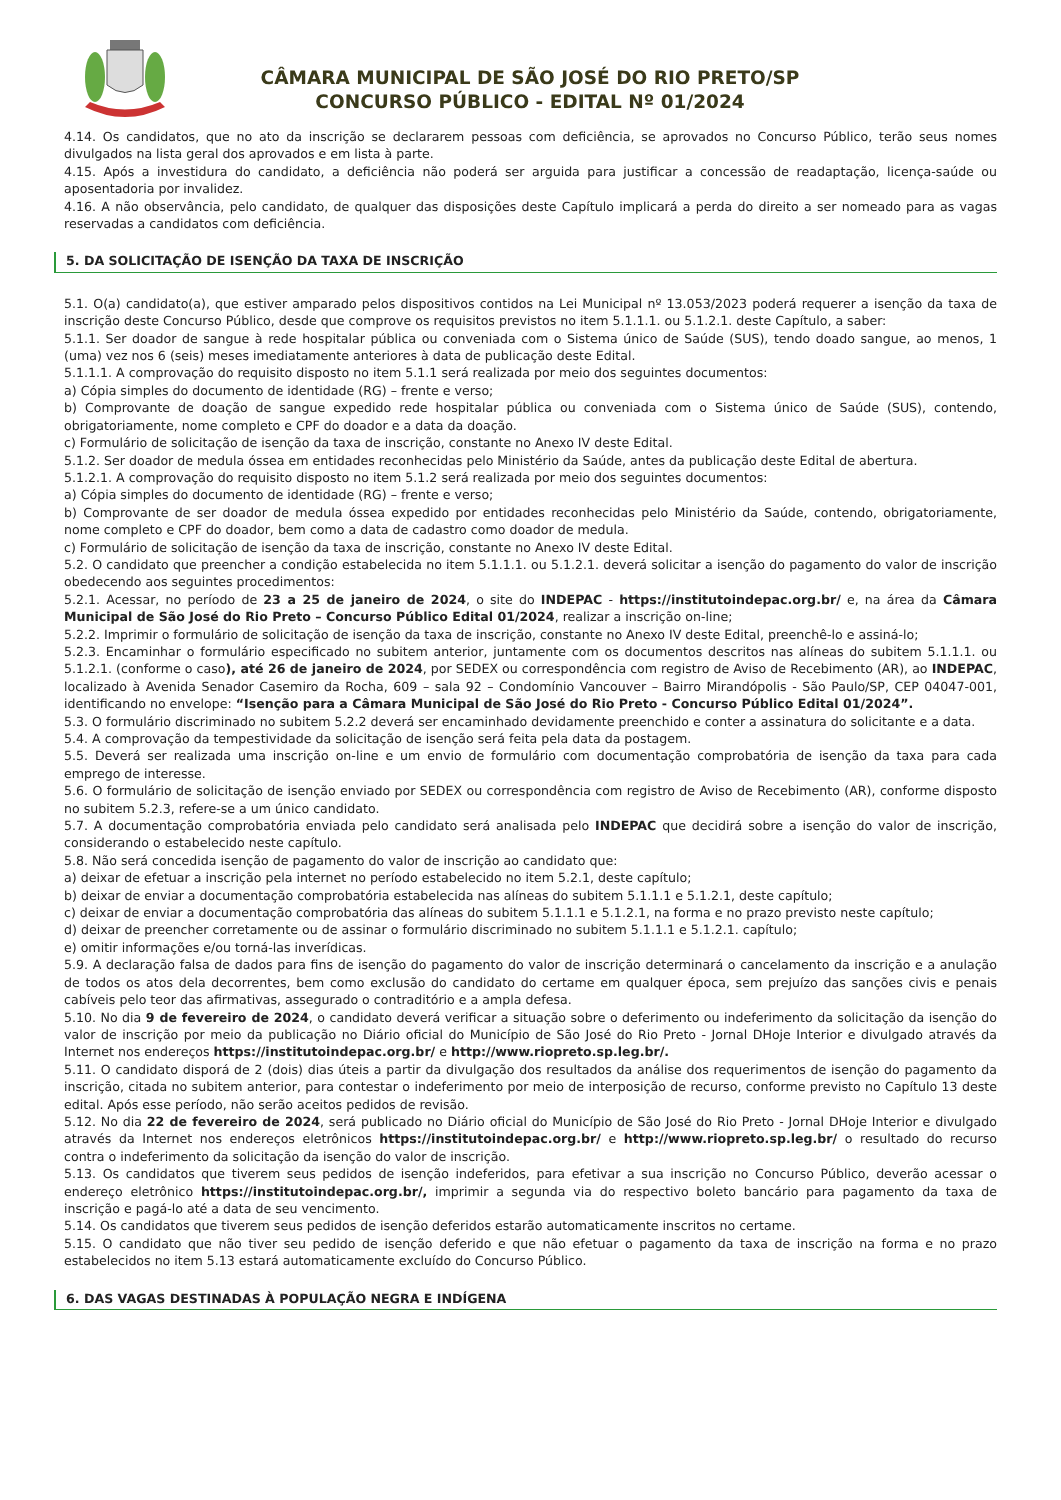CÂMARA MUNICIPAL DE SÃO JOSÉ DO RIO PRETO/SP
CONCURSO PÚBLICO - EDITAL Nº 01/2024
4.14. Os candidatos, que no ato da inscrição se declararem pessoas com deficiência, se aprovados no Concurso Público, terão seus nomes divulgados na lista geral dos aprovados e em lista à parte.
4.15. Após a investidura do candidato, a deficiência não poderá ser arguida para justificar a concessão de readaptação, licença-saúde ou aposentadoria por invalidez.
4.16. A não observância, pelo candidato, de qualquer das disposições deste Capítulo implicará a perda do direito a ser nomeado para as vagas reservadas a candidatos com deficiência.
5. DA SOLICITAÇÃO DE ISENÇÃO DA TAXA DE INSCRIÇÃO
5.1. O(a) candidato(a), que estiver amparado pelos dispositivos contidos na Lei Municipal nº 13.053/2023 poderá requerer a isenção da taxa de inscrição deste Concurso Público, desde que comprove os requisitos previstos no item 5.1.1.1. ou 5.1.2.1. deste Capítulo, a saber:
5.1.1. Ser doador de sangue à rede hospitalar pública ou conveniada com o Sistema único de Saúde (SUS), tendo doado sangue, ao menos, 1 (uma) vez nos 6 (seis) meses imediatamente anteriores à data de publicação deste Edital.
5.1.1.1. A comprovação do requisito disposto no item 5.1.1 será realizada por meio dos seguintes documentos:
a) Cópia simples do documento de identidade (RG) – frente e verso;
b) Comprovante de doação de sangue expedido rede hospitalar pública ou conveniada com o Sistema único de Saúde (SUS), contendo, obrigatoriamente, nome completo e CPF do doador e a data da doação.
c) Formulário de solicitação de isenção da taxa de inscrição, constante no Anexo IV deste Edital.
5.1.2. Ser doador de medula óssea em entidades reconhecidas pelo Ministério da Saúde, antes da publicação deste Edital de abertura.
5.1.2.1. A comprovação do requisito disposto no item 5.1.2 será realizada por meio dos seguintes documentos:
a) Cópia simples do documento de identidade (RG) – frente e verso;
b) Comprovante de ser doador de medula óssea expedido por entidades reconhecidas pelo Ministério da Saúde, contendo, obrigatoriamente, nome completo e CPF do doador, bem como a data de cadastro como doador de medula.
c) Formulário de solicitação de isenção da taxa de inscrição, constante no Anexo IV deste Edital.
5.2. O candidato que preencher a condição estabelecida no item 5.1.1.1. ou 5.1.2.1. deverá solicitar a isenção do pagamento do valor de inscrição obedecendo aos seguintes procedimentos:
5.2.1. Acessar, no período de 23 a 25 de janeiro de 2024, o site do INDEPAC - https://institutoindepac.org.br/ e, na área da Câmara Municipal de São José do Rio Preto – Concurso Público Edital 01/2024, realizar a inscrição on-line;
5.2.2. Imprimir o formulário de solicitação de isenção da taxa de inscrição, constante no Anexo IV deste Edital, preenchê-lo e assiná-lo;
5.2.3. Encaminhar o formulário especificado no subitem anterior, juntamente com os documentos descritos nas alíneas do subitem 5.1.1.1. ou 5.1.2.1. (conforme o caso), até 26 de janeiro de 2024, por SEDEX ou correspondência com registro de Aviso de Recebimento (AR), ao INDEPAC, localizado à Avenida Senador Casemiro da Rocha, 609 – sala 92 – Condomínio Vancouver – Bairro Mirandópolis - São Paulo/SP, CEP 04047-001, identificando no envelope: “Isenção para a Câmara Municipal de São José do Rio Preto - Concurso Público Edital 01/2024”.
5.3. O formulário discriminado no subitem 5.2.2 deverá ser encaminhado devidamente preenchido e conter a assinatura do solicitante e a data.
5.4. A comprovação da tempestividade da solicitação de isenção será feita pela data da postagem.
5.5. Deverá ser realizada uma inscrição on-line e um envio de formulário com documentação comprobatória de isenção da taxa para cada emprego de interesse.
5.6. O formulário de solicitação de isenção enviado por SEDEX ou correspondência com registro de Aviso de Recebimento (AR), conforme disposto no subitem 5.2.3, refere-se a um único candidato.
5.7. A documentação comprobatória enviada pelo candidato será analisada pelo INDEPAC que decidirá sobre a isenção do valor de inscrição, considerando o estabelecido neste capítulo.
5.8. Não será concedida isenção de pagamento do valor de inscrição ao candidato que:
a) deixar de efetuar a inscrição pela internet no período estabelecido no item 5.2.1, deste capítulo;
b) deixar de enviar a documentação comprobatória estabelecida nas alíneas do subitem 5.1.1.1 e 5.1.2.1, deste capítulo;
c) deixar de enviar a documentação comprobatória das alíneas do subitem 5.1.1.1 e 5.1.2.1, na forma e no prazo previsto neste capítulo;
d) deixar de preencher corretamente ou de assinar o formulário discriminado no subitem 5.1.1.1 e 5.1.2.1. capítulo;
e) omitir informações e/ou torná-las inverídicas.
5.9. A declaração falsa de dados para fins de isenção do pagamento do valor de inscrição determinará o cancelamento da inscrição e a anulação de todos os atos dela decorrentes, bem como exclusão do candidato do certame em qualquer época, sem prejuízo das sanções civis e penais cabíveis pelo teor das afirmativas, assegurado o contraditório e a ampla defesa.
5.10. No dia 9 de fevereiro de 2024, o candidato deverá verificar a situação sobre o deferimento ou indeferimento da solicitação da isenção do valor de inscrição por meio da publicação no Diário oficial do Município de São José do Rio Preto - Jornal DHoje Interior e divulgado através da Internet nos endereços https://institutoindepac.org.br/ e http://www.riopreto.sp.leg.br/.
5.11. O candidato disporá de 2 (dois) dias úteis a partir da divulgação dos resultados da análise dos requerimentos de isenção do pagamento da inscrição, citada no subitem anterior, para contestar o indeferimento por meio de interposição de recurso, conforme previsto no Capítulo 13 deste edital. Após esse período, não serão aceitos pedidos de revisão.
5.12. No dia 22 de fevereiro de 2024, será publicado no Diário oficial do Município de São José do Rio Preto - Jornal DHoje Interior e divulgado através da Internet nos endereços eletrônicos https://institutoindepac.org.br/ e http://www.riopreto.sp.leg.br/ o resultado do recurso contra o indeferimento da solicitação da isenção do valor de inscrição.
5.13. Os candidatos que tiverem seus pedidos de isenção indeferidos, para efetivar a sua inscrição no Concurso Público, deverão acessar o endereço eletrônico https://institutoindepac.org.br/, imprimir a segunda via do respectivo boleto bancário para pagamento da taxa de inscrição e pagá-lo até a data de seu vencimento.
5.14. Os candidatos que tiverem seus pedidos de isenção deferidos estarão automaticamente inscritos no certame.
5.15. O candidato que não tiver seu pedido de isenção deferido e que não efetuar o pagamento da taxa de inscrição na forma e no prazo estabelecidos no item 5.13 estará automaticamente excluído do Concurso Público.
6. DAS VAGAS DESTINADAS À POPULAÇÃO NEGRA E INDÍGENA